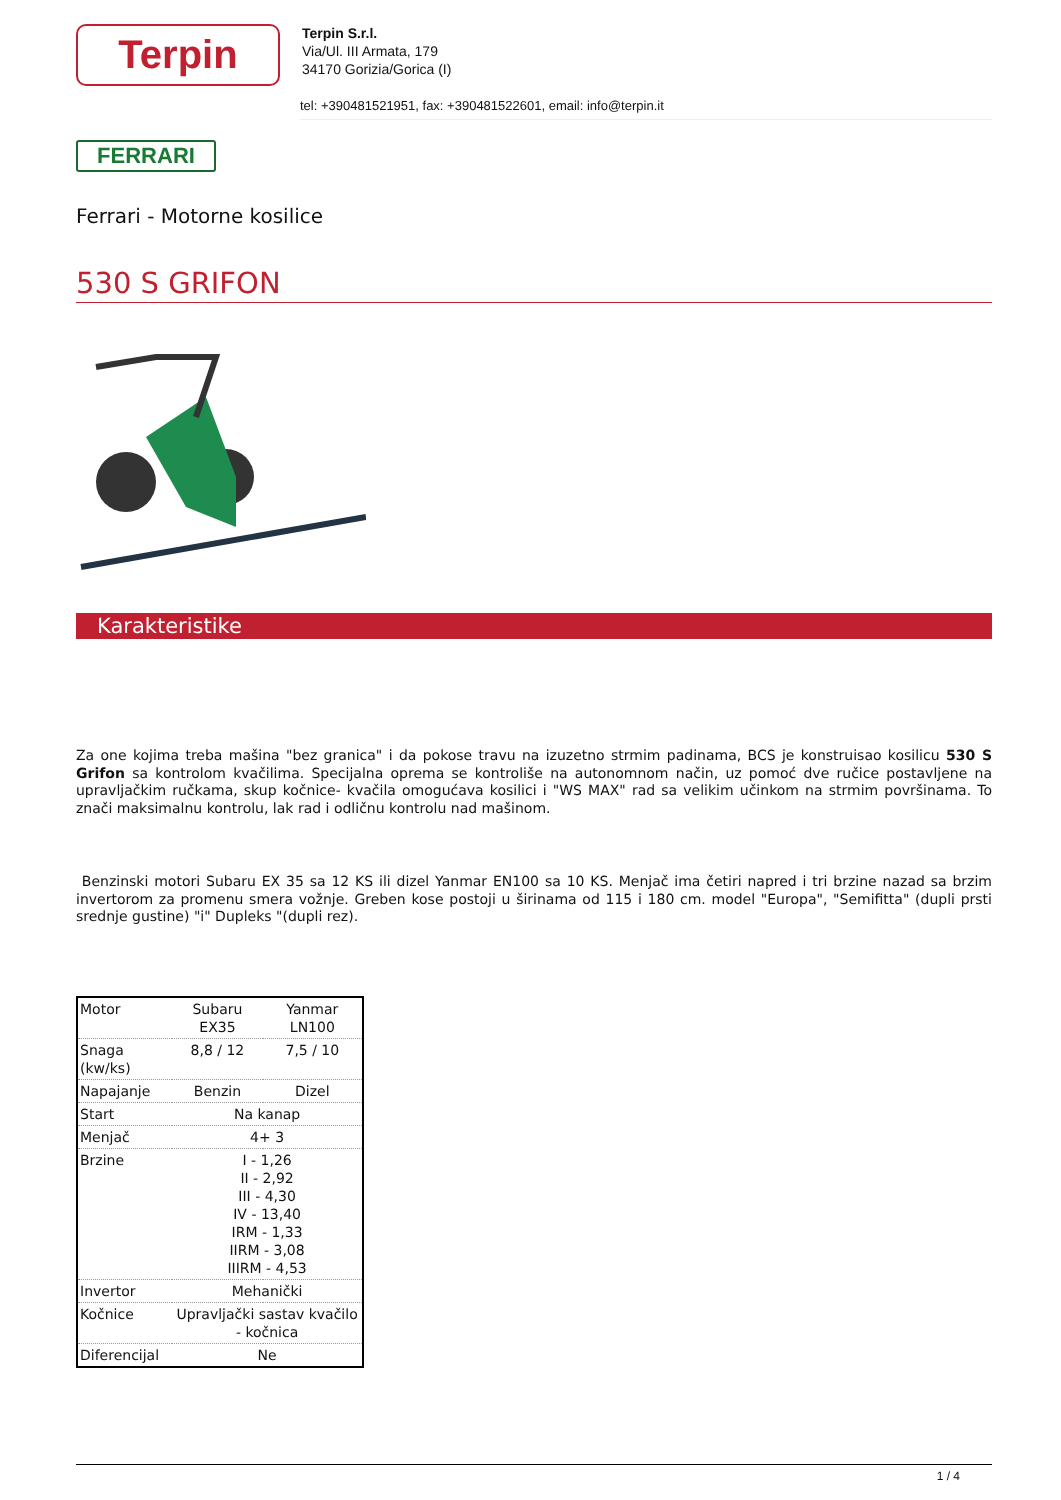Terpin
Terpin S.r.l.
Via/Ul. III Armata, 179
34170 Gorizia/Gorica (I)
tel: +390481521951, fax: +390481522601, email: info@terpin.it
FERRARI
Ferrari - Motorne kosilice
530 S GRIFON
Karakteristike
Za one kojima treba mašina "bez granica" i da pokose travu na izuzetno strmim padinama, BCS je konstruisao kosilicu 530 S Grifon sa kontrolom kvačilima. Specijalna oprema se kontroliše na autonomnom način, uz pomoć dve ručice postavljene na upravljačkim ručkama, skup kočnice- kvačila omogućava kosilici i "WS MAX" rad sa velikim učinkom na strmim površinama. To znači maksimalnu kontrolu, lak rad i odličnu kontrolu nad mašinom.
Benzinski motori Subaru EX 35 sa 12 KS ili dizel Yanmar EN100 sa 10 KS. Menjač ima četiri napred i tri brzine nazad sa brzim invertorom za promenu smera vožnje. Greben kose postoji u širinama od 115 i 180 cm. model "Europa", "Semifitta" (dupli prsti srednje gustine) "i" Dupleks "(dupli rez).
| Motor | Subaru EX35 | Yanmar LN100 |
| Snaga (kw/ks) | 8,8 / 12 | 7,5 / 10 |
| Napajanje | Benzin | Dizel |
| Start | Na kanap | |
| Menjač | 4+ 3 | |
| Brzine | I - 1,26 II - 2,92 III - 4,30 IV - 13,40 IRM - 1,33 IIRM - 3,08 IIIRM - 4,53 | |
| Invertor | Mehanički | |
| Kočnice | Upravljački sastav kvačilo - kočnica | |
| Diferencijal | Ne | |
1 / 4